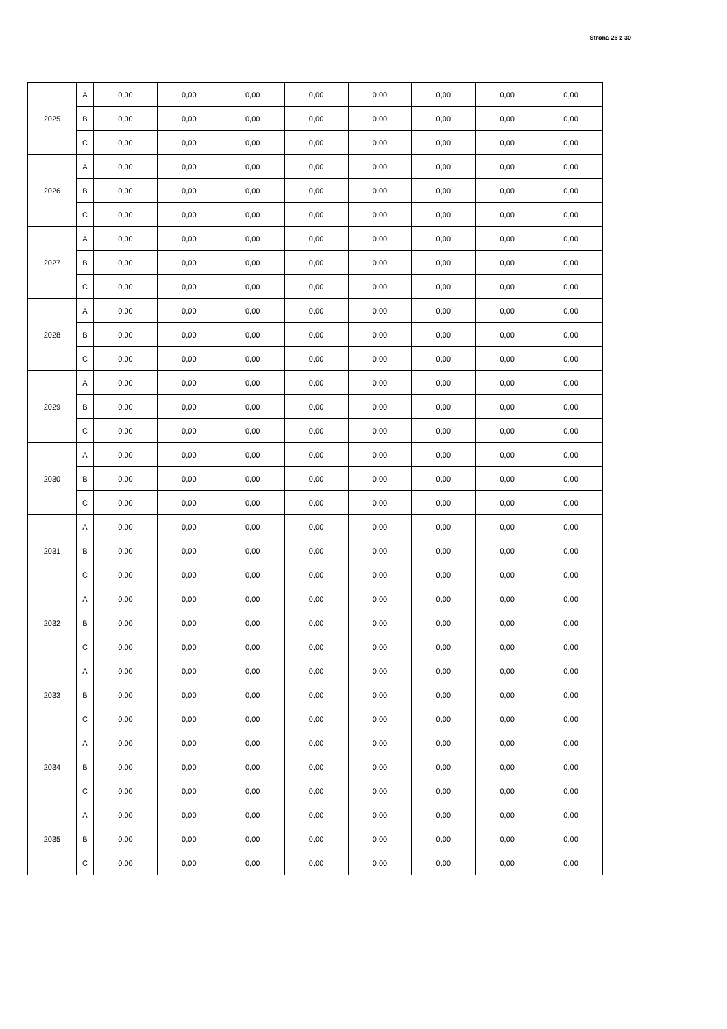Strona 26 z 30
| 2025 | A | 0,00 | 0,00 | 0,00 | 0,00 | 0,00 | 0,00 | 0,00 | 0,00 |
| | B | 0,00 | 0,00 | 0,00 | 0,00 | 0,00 | 0,00 | 0,00 | 0,00 |
| | C | 0,00 | 0,00 | 0,00 | 0,00 | 0,00 | 0,00 | 0,00 | 0,00 |
| 2026 | A | 0,00 | 0,00 | 0,00 | 0,00 | 0,00 | 0,00 | 0,00 | 0,00 |
| | B | 0,00 | 0,00 | 0,00 | 0,00 | 0,00 | 0,00 | 0,00 | 0,00 |
| | C | 0,00 | 0,00 | 0,00 | 0,00 | 0,00 | 0,00 | 0,00 | 0,00 |
| 2027 | A | 0,00 | 0,00 | 0,00 | 0,00 | 0,00 | 0,00 | 0,00 | 0,00 |
| | B | 0,00 | 0,00 | 0,00 | 0,00 | 0,00 | 0,00 | 0,00 | 0,00 |
| | C | 0,00 | 0,00 | 0,00 | 0,00 | 0,00 | 0,00 | 0,00 | 0,00 |
| 2028 | A | 0,00 | 0,00 | 0,00 | 0,00 | 0,00 | 0,00 | 0,00 | 0,00 |
| | B | 0,00 | 0,00 | 0,00 | 0,00 | 0,00 | 0,00 | 0,00 | 0,00 |
| | C | 0,00 | 0,00 | 0,00 | 0,00 | 0,00 | 0,00 | 0,00 | 0,00 |
| 2029 | A | 0,00 | 0,00 | 0,00 | 0,00 | 0,00 | 0,00 | 0,00 | 0,00 |
| | B | 0,00 | 0,00 | 0,00 | 0,00 | 0,00 | 0,00 | 0,00 | 0,00 |
| | C | 0,00 | 0,00 | 0,00 | 0,00 | 0,00 | 0,00 | 0,00 | 0,00 |
| 2030 | A | 0,00 | 0,00 | 0,00 | 0,00 | 0,00 | 0,00 | 0,00 | 0,00 |
| | B | 0,00 | 0,00 | 0,00 | 0,00 | 0,00 | 0,00 | 0,00 | 0,00 |
| | C | 0,00 | 0,00 | 0,00 | 0,00 | 0,00 | 0,00 | 0,00 | 0,00 |
| 2031 | A | 0,00 | 0,00 | 0,00 | 0,00 | 0,00 | 0,00 | 0,00 | 0,00 |
| | B | 0,00 | 0,00 | 0,00 | 0,00 | 0,00 | 0,00 | 0,00 | 0,00 |
| | C | 0,00 | 0,00 | 0,00 | 0,00 | 0,00 | 0,00 | 0,00 | 0,00 |
| 2032 | A | 0,00 | 0,00 | 0,00 | 0,00 | 0,00 | 0,00 | 0,00 | 0,00 |
| | B | 0,00 | 0,00 | 0,00 | 0,00 | 0,00 | 0,00 | 0,00 | 0,00 |
| | C | 0,00 | 0,00 | 0,00 | 0,00 | 0,00 | 0,00 | 0,00 | 0,00 |
| 2033 | A | 0,00 | 0,00 | 0,00 | 0,00 | 0,00 | 0,00 | 0,00 | 0,00 |
| | B | 0,00 | 0,00 | 0,00 | 0,00 | 0,00 | 0,00 | 0,00 | 0,00 |
| | C | 0,00 | 0,00 | 0,00 | 0,00 | 0,00 | 0,00 | 0,00 | 0,00 |
| 2034 | A | 0,00 | 0,00 | 0,00 | 0,00 | 0,00 | 0,00 | 0,00 | 0,00 |
| | B | 0,00 | 0,00 | 0,00 | 0,00 | 0,00 | 0,00 | 0,00 | 0,00 |
| | C | 0,00 | 0,00 | 0,00 | 0,00 | 0,00 | 0,00 | 0,00 | 0,00 |
| 2035 | A | 0,00 | 0,00 | 0,00 | 0,00 | 0,00 | 0,00 | 0,00 | 0,00 |
| | B | 0,00 | 0,00 | 0,00 | 0,00 | 0,00 | 0,00 | 0,00 | 0,00 |
| | C | 0,00 | 0,00 | 0,00 | 0,00 | 0,00 | 0,00 | 0,00 | 0,00 |